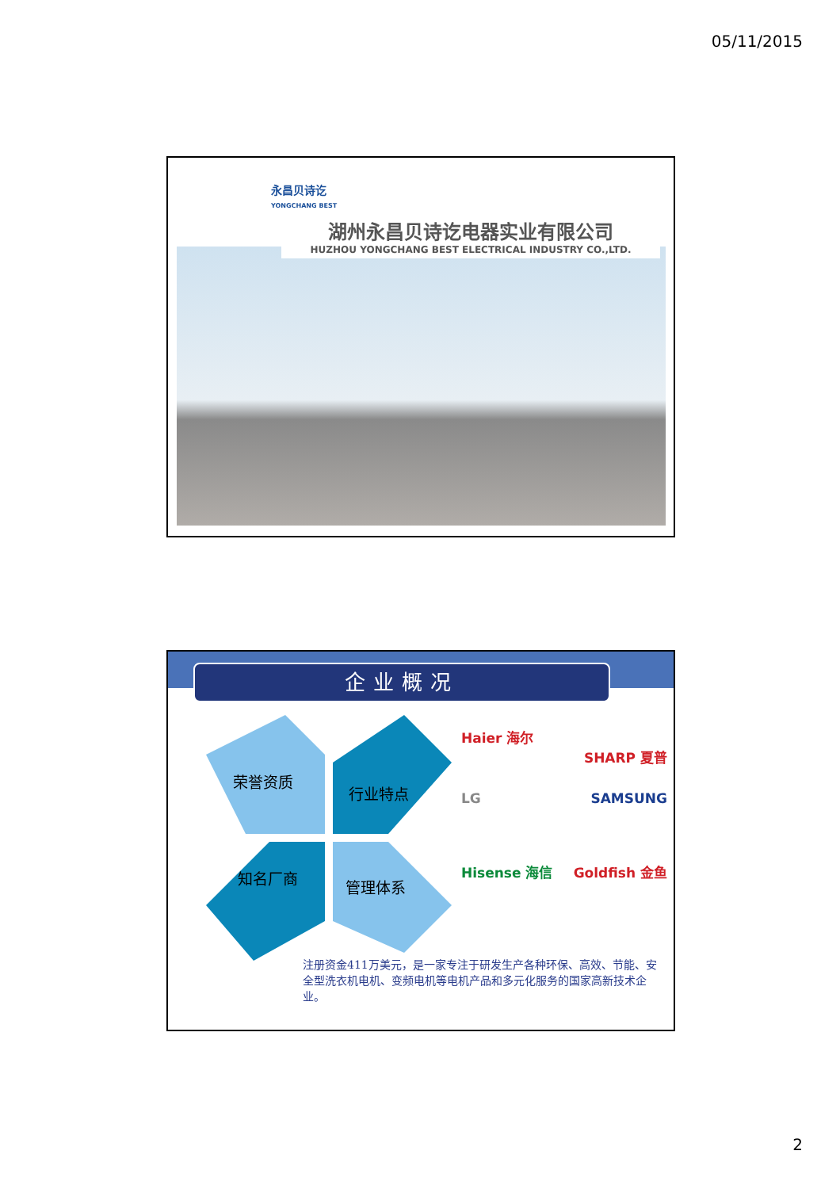05/11/2015
永昌贝诗讫
YONGCHANG BEST
湖州永昌贝诗讫电器实业有限公司
HUZHOU YONGCHANG BEST ELECTRICAL INDUSTRY CO.,LTD.
企业概况
荣誉资质
行业特点
知名厂商 管理体系
Haier 海尔
SHARP 夏普
LG SAMSUNG
Hisense 海信 Goldfish 金鱼
注册资金411万美元，是一家专注于研发生产各种环保、高效、节能、安全型洗衣机电机、变频电机等电机产品和多元化服务的国家高新技术企业。
2